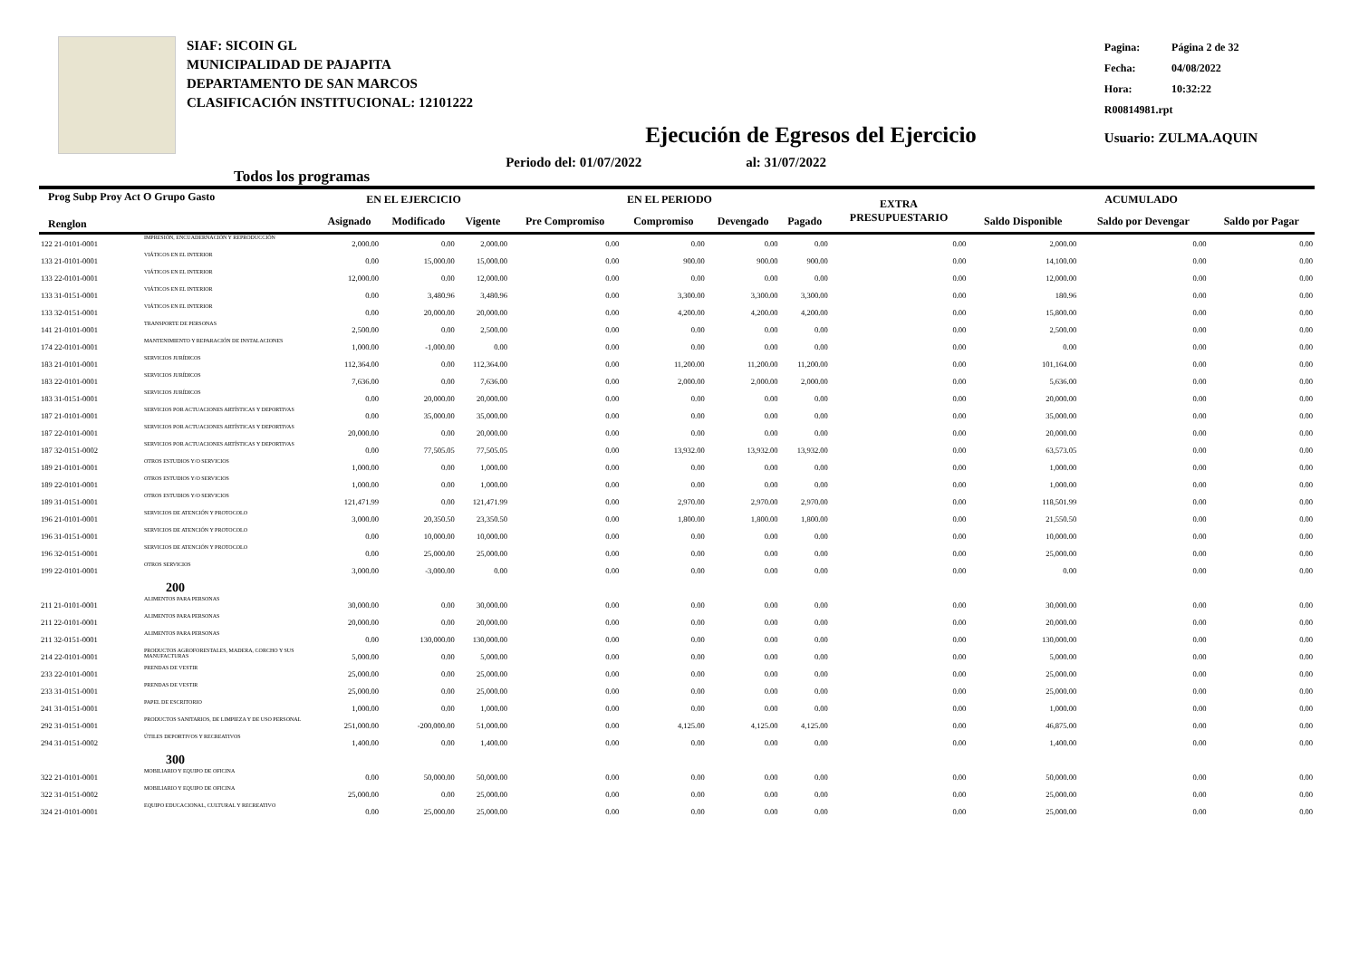SIAF: SICOIN GL
MUNICIPALIDAD DE PAJAPITA
DEPARTAMENTO DE SAN MARCOS
CLASIFICACIÓN INSTITUCIONAL: 12101222
| Pagina: | Página 2 de 32 |
| Fecha: | 04/08/2022 |
| Hora: | 10:32:22 |
| R00814981.rpt | |
| Usuario: ZULMA.AQUIN | |
Ejecución de Egresos del Ejercicio
Todos los programas Periodo del: 01/07/2022 al: 31/07/2022
| Prog Subp Proy Act O Grupo Gasto Renglon | | EN EL EJERCICIO | | | EN EL PERIODO | | | | EXTRA PRESUPUESTARIO | ACUMULADO | | |
| --- | --- | --- | --- | --- | --- | --- | --- | --- | --- | --- | --- | --- |
| | | Asignado | Modificado | Vigente | Pre Compromiso | Compromiso | Devengado | Pagado | | Saldo Disponible | Saldo por Devengar | Saldo por Pagar |
| 122 21-0101-0001 | IMPRESIÓN, ENCUADERNACIÓN Y REPRODUCCIÓN | 2,000.00 | 0.00 | 2,000.00 | 0.00 | 0.00 | 0.00 | 0.00 | 0.00 | 2,000.00 | 0.00 | 0.00 |
| 133 21-0101-0001 | VIÁTICOS EN EL INTERIOR | 0.00 | 15,000.00 | 15,000.00 | 0.00 | 900.00 | 900.00 | 900.00 | 0.00 | 14,100.00 | 0.00 | 0.00 |
| 133 22-0101-0001 | VIÁTICOS EN EL INTERIOR | 12,000.00 | 0.00 | 12,000.00 | 0.00 | 0.00 | 0.00 | 0.00 | 0.00 | 12,000.00 | 0.00 | 0.00 |
| 133 31-0151-0001 | VIÁTICOS EN EL INTERIOR | 0.00 | 3,480.96 | 3,480.96 | 0.00 | 3,300.00 | 3,300.00 | 3,300.00 | 0.00 | 180.96 | 0.00 | 0.00 |
| 133 32-0151-0001 | VIÁTICOS EN EL INTERIOR | 0.00 | 20,000.00 | 20,000.00 | 0.00 | 4,200.00 | 4,200.00 | 4,200.00 | 0.00 | 15,800.00 | 0.00 | 0.00 |
| 141 21-0101-0001 | TRANSPORTE DE PERSONAS | 2,500.00 | 0.00 | 2,500.00 | 0.00 | 0.00 | 0.00 | 0.00 | 0.00 | 2,500.00 | 0.00 | 0.00 |
| 174 22-0101-0001 | MANTENIMIENTO Y REPARACIÓN DE INSTALACIONES | 1,000.00 | -1,000.00 | 0.00 | 0.00 | 0.00 | 0.00 | 0.00 | 0.00 | 0.00 | 0.00 | 0.00 |
| 183 21-0101-0001 | SERVICIOS JURÍDICOS | 112,364.00 | 0.00 | 112,364.00 | 0.00 | 11,200.00 | 11,200.00 | 11,200.00 | 0.00 | 101,164.00 | 0.00 | 0.00 |
| 183 22-0101-0001 | SERVICIOS JURÍDICOS | 7,636.00 | 0.00 | 7,636.00 | 0.00 | 2,000.00 | 2,000.00 | 2,000.00 | 0.00 | 5,636.00 | 0.00 | 0.00 |
| 183 31-0151-0001 | SERVICIOS JURÍDICOS | 0.00 | 20,000.00 | 20,000.00 | 0.00 | 0.00 | 0.00 | 0.00 | 0.00 | 20,000.00 | 0.00 | 0.00 |
| 187 21-0101-0001 | SERVICIOS POR ACTUACIONES ARTÍSTICAS Y DEPORTIVAS | 0.00 | 35,000.00 | 35,000.00 | 0.00 | 0.00 | 0.00 | 0.00 | 0.00 | 35,000.00 | 0.00 | 0.00 |
| 187 22-0101-0001 | SERVICIOS POR ACTUACIONES ARTÍSTICAS Y DEPORTIVAS | 20,000.00 | 0.00 | 20,000.00 | 0.00 | 0.00 | 0.00 | 0.00 | 0.00 | 20,000.00 | 0.00 | 0.00 |
| 187 32-0151-0002 | SERVICIOS POR ACTUACIONES ARTÍSTICAS Y DEPORTIVAS | 0.00 | 77,505.05 | 77,505.05 | 0.00 | 13,932.00 | 13,932.00 | 13,932.00 | 0.00 | 63,573.05 | 0.00 | 0.00 |
| 189 21-0101-0001 | OTROS ESTUDIOS Y/O SERVICIOS | 1,000.00 | 0.00 | 1,000.00 | 0.00 | 0.00 | 0.00 | 0.00 | 0.00 | 1,000.00 | 0.00 | 0.00 |
| 189 22-0101-0001 | OTROS ESTUDIOS Y/O SERVICIOS | 1,000.00 | 0.00 | 1,000.00 | 0.00 | 0.00 | 0.00 | 0.00 | 0.00 | 1,000.00 | 0.00 | 0.00 |
| 189 31-0151-0001 | OTROS ESTUDIOS Y/O SERVICIOS | 121,471.99 | 0.00 | 121,471.99 | 0.00 | 2,970.00 | 2,970.00 | 2,970.00 | 0.00 | 118,501.99 | 0.00 | 0.00 |
| 196 21-0101-0001 | SERVICIOS DE ATENCIÓN Y PROTOCOLO | 3,000.00 | 20,350.50 | 23,350.50 | 0.00 | 1,800.00 | 1,800.00 | 1,800.00 | 0.00 | 21,550.50 | 0.00 | 0.00 |
| 196 31-0151-0001 | SERVICIOS DE ATENCIÓN Y PROTOCOLO | 0.00 | 10,000.00 | 10,000.00 | 0.00 | 0.00 | 0.00 | 0.00 | 0.00 | 10,000.00 | 0.00 | 0.00 |
| 196 32-0151-0001 | SERVICIOS DE ATENCIÓN Y PROTOCOLO | 0.00 | 25,000.00 | 25,000.00 | 0.00 | 0.00 | 0.00 | 0.00 | 0.00 | 25,000.00 | 0.00 | 0.00 |
| 199 22-0101-0001 | OTROS SERVICIOS | 3,000.00 | -3,000.00 | 0.00 | 0.00 | 0.00 | 0.00 | 0.00 | 0.00 | 0.00 | 0.00 | 0.00 |
| 200 | | | | | | | | | | | | |
| 211 21-0101-0001 | ALIMENTOS PARA PERSONAS | 30,000.00 | 0.00 | 30,000.00 | 0.00 | 0.00 | 0.00 | 0.00 | 0.00 | 30,000.00 | 0.00 | 0.00 |
| 211 22-0101-0001 | ALIMENTOS PARA PERSONAS | 20,000.00 | 0.00 | 20,000.00 | 0.00 | 0.00 | 0.00 | 0.00 | 0.00 | 20,000.00 | 0.00 | 0.00 |
| 211 32-0151-0001 | ALIMENTOS PARA PERSONAS | 0.00 | 130,000.00 | 130,000.00 | 0.00 | 0.00 | 0.00 | 0.00 | 0.00 | 130,000.00 | 0.00 | 0.00 |
| 214 22-0101-0001 | PRODUCTOS AGROFORESTALES, MADERA, CORCHO Y SUS MANUFACTURAS | 5,000.00 | 0.00 | 5,000.00 | 0.00 | 0.00 | 0.00 | 0.00 | 0.00 | 5,000.00 | 0.00 | 0.00 |
| 233 22-0101-0001 | PRENDAS DE VESTIR | 25,000.00 | 0.00 | 25,000.00 | 0.00 | 0.00 | 0.00 | 0.00 | 0.00 | 25,000.00 | 0.00 | 0.00 |
| 233 31-0151-0001 | PRENDAS DE VESTIR | 25,000.00 | 0.00 | 25,000.00 | 0.00 | 0.00 | 0.00 | 0.00 | 0.00 | 25,000.00 | 0.00 | 0.00 |
| 241 31-0151-0001 | PAPEL DE ESCRITORIO | 1,000.00 | 0.00 | 1,000.00 | 0.00 | 0.00 | 0.00 | 0.00 | 0.00 | 1,000.00 | 0.00 | 0.00 |
| 292 31-0151-0001 | PRODUCTOS SANITARIOS, DE LIMPIEZA Y DE USO PERSONAL | 251,000.00 | -200,000.00 | 51,000.00 | 0.00 | 4,125.00 | 4,125.00 | 4,125.00 | 0.00 | 46,875.00 | 0.00 | 0.00 |
| 294 31-0151-0002 | ÚTILES DEPORTIVOS Y RECREATIVOS | 1,400.00 | 0.00 | 1,400.00 | 0.00 | 0.00 | 0.00 | 0.00 | 0.00 | 1,400.00 | 0.00 | 0.00 |
| 300 | | | | | | | | | | | | |
| 322 21-0101-0001 | MOBILIARIO Y EQUIPO DE OFICINA | 0.00 | 50,000.00 | 50,000.00 | 0.00 | 0.00 | 0.00 | 0.00 | 0.00 | 50,000.00 | 0.00 | 0.00 |
| 322 31-0151-0002 | MOBILIARIO Y EQUIPO DE OFICINA | 25,000.00 | 0.00 | 25,000.00 | 0.00 | 0.00 | 0.00 | 0.00 | 0.00 | 25,000.00 | 0.00 | 0.00 |
| 324 21-0101-0001 | EQUIPO EDUCACIONAL, CULTURAL Y RECREATIVO | 0.00 | 25,000.00 | 25,000.00 | 0.00 | 0.00 | 0.00 | 0.00 | 0.00 | 25,000.00 | 0.00 | 0.00 |